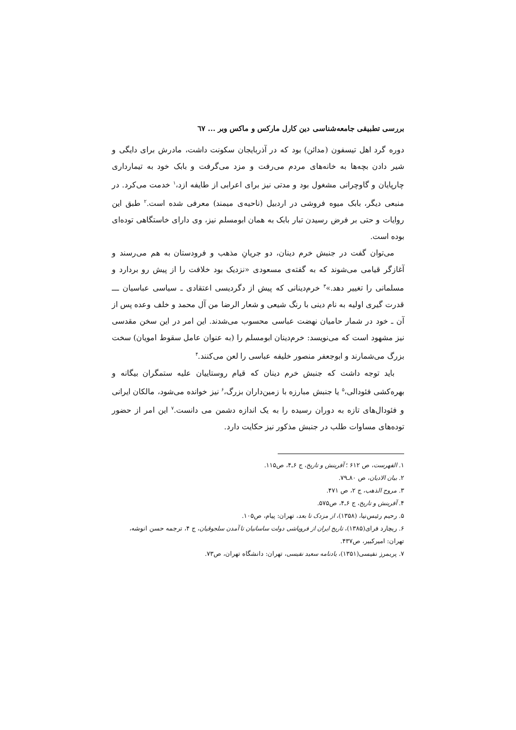بررسی تطبیقی جامعه‌شناسی دین کارل مارکس و ماکس وبر ... ٦٧
دوره گرد اهل تیسفون (مدائن) بود که در آذربایجان سکونت داشت، مادرش برای دایگی و شیر دادن بچه‌ها به خانه‌های مردم می‌رفت و مزد می‌گرفت و بابک خود به تیمارداری چارپایان و گاوچرانی مشغول بود و مدتی نیز برای اعرابی از طایفه ازد،<sup>۱</sup> خدمت می‌کرد. در منبعی دیگر، بابک میوه فروشی در اردبیل (ناحیه‌ی میمند) معرفی شده است.<sup>۲</sup> طبق این روایات و حتی بر فرض رسیدن تبار بابک به همان ابومسلم نیز، وی دارای خاستگاهی توده‌ای بوده است.
می‌توان گفت در جنبش خرم دینان، دو جریانِ مذهب و فرودستان به هم می‌رسند و آغازگر قیامی می‌شوند که به گفته‌ی مسعودی «نزدیک بود خلافت را از پیش رو بردارد و مسلمانی را تغییر دهد.»<sup>۳</sup> خرم‌دینانی که پیش از دگردیسی اعتقادی ـ سیاسی عباسیان ـــ قدرت گیری اولیه به نام دینی با رنگ شیعی و شعار الرضا من آل محمد و خلف وعده پس از آن ـ خود در شمار حامیان نهضت عباسی محسوب می‌شدند. این امر در این سخن مقدسی نیز مشهود است که می‌نویسد: خرم‌دینان ابومسلم را (به عنوان عامل سقوط امویان) سخت بزرگ می‌شمارند و ابوجعفر منصور خلیفه عباسی را لعن می‌کنند.<sup>۴</sup>
باید توجه داشت که جنبش خرم دینان که قیام روستاییان علیه ستمگران بیگانه و بهره‌کشی فئودالی،<sup>۵</sup> یا جنبش مبارزه با زمین‌داران بزرگ،<sup>۶</sup> نیز خوانده می‌شود، مالکان ایرانی و فئودال‌های تازه به دوران رسیده را به یک اندازه دشمن می دانست.<sup>۷</sup> این امر از حضور توده‌های مساوات طلب در جنبش مذکور نیز حکایت دارد.
۱. الفهرست، ص ۶۱۲ ؛ آفرینش و تاریخ، ج ۶ـ۴، ص۱۱۵.
۲. بیان الادیان، ص ۸۰ـ۷۹.
۳. مروج الذهب، ج ۲، ص ۴۷۱.
۴. آفرینش و تاریخ، ج ۶ـ۴، ص۵۷۵.
۵. رحیم رئیس‌نیا، (۱۳۵۸)، از مزدک تا بعد، تهران: پیام، ص۱۰۵.
۶. ریچارد فرای(۱۳۸۵)، تاریخ ایران از فروپاشی دولت ساسانیان تا آمدن سلجوقیان، ج ۴، ترجمه حسن انوشه، تهران: امیرکبیر، ص۴۳۷.
۷. پریمرز نفیسی(۱۳۵۱)، یادنامه سعید نفیسی، تهران: دانشگاه تهران، ص۷۳.